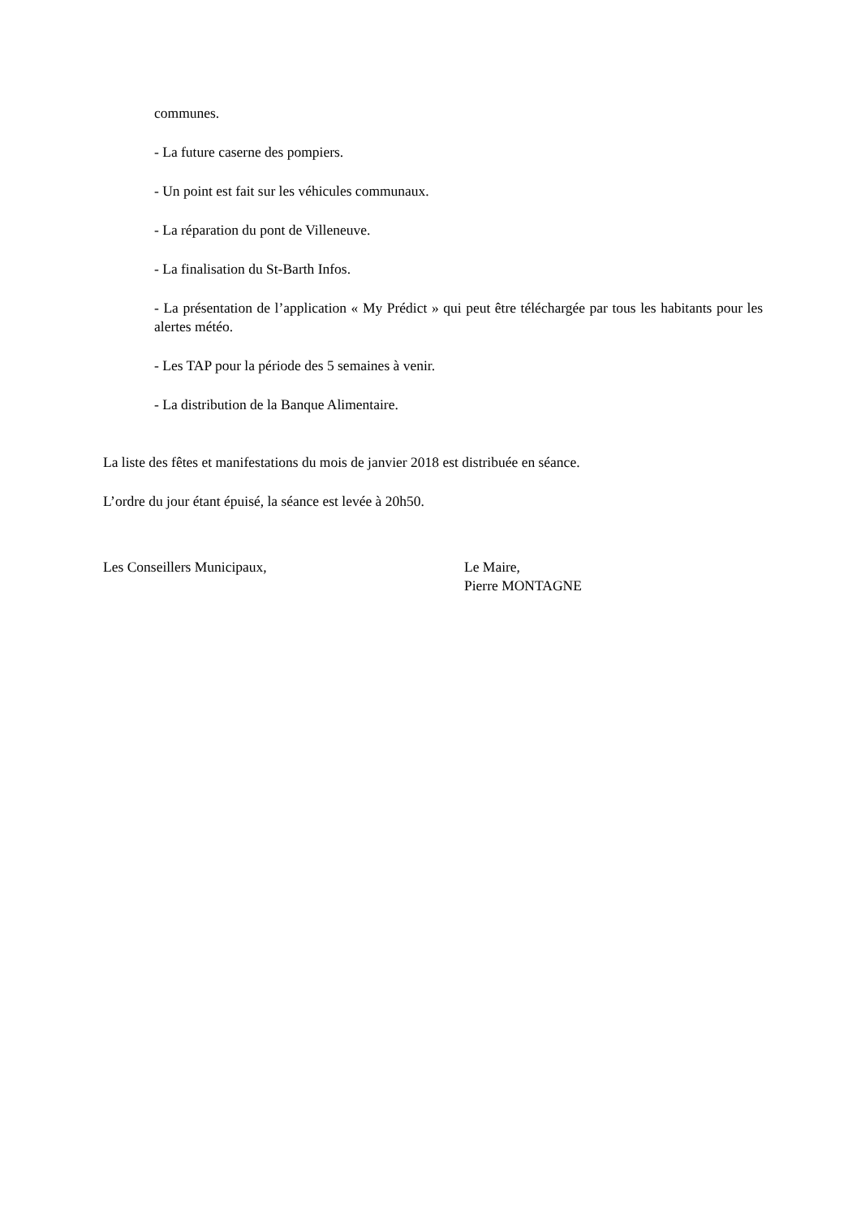communes.
- La future caserne des pompiers.
- Un point est fait sur les véhicules communaux.
- La réparation du pont de Villeneuve.
- La finalisation du St-Barth Infos.
- La présentation de l’application « My Prédict » qui peut être téléchargée par tous les habitants pour les alertes météo.
- Les TAP pour la période des 5 semaines à venir.
- La distribution de la Banque Alimentaire.
La liste des fêtes et manifestations du mois de janvier 2018 est distribuée en séance.
L’ordre du jour étant épuisé, la séance est levée à 20h50.
Les Conseillers Municipaux, Le Maire,
Pierre MONTAGNE